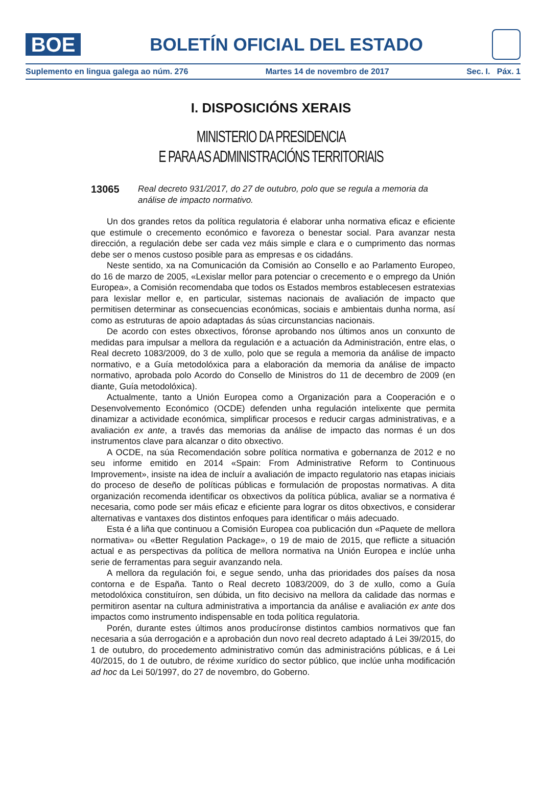BOE
BOLETÍN OFICIAL DEL ESTADO
Suplemento en lingua galega ao núm. 276 Martes 14 de novembro de 2017 Sec. I. Páx. 1
I. DISPOSICIÓNS XERAIS
MINISTERIO DA PRESIDENCIA
E PARA AS ADMINISTRACIÓNS TERRITORIAIS
13065 Real decreto 931/2017, do 27 de outubro, polo que se regula a memoria da análise de impacto normativo.
Un dos grandes retos da política regulatoria é elaborar unha normativa eficaz e eficiente que estimule o crecemento económico e favoreza o benestar social. Para avanzar nesta dirección, a regulación debe ser cada vez máis simple e clara e o cumprimento das normas debe ser o menos custoso posible para as empresas e os cidadáns.
Neste sentido, xa na Comunicación da Comisión ao Consello e ao Parlamento Europeo, do 16 de marzo de 2005, «Lexislar mellor para potenciar o crecemento e o emprego da Unión Europea», a Comisión recomendaba que todos os Estados membros establecesen estratexias para lexislar mellor e, en particular, sistemas nacionais de avaliación de impacto que permitisen determinar as consecuencias económicas, sociais e ambientais dunha norma, así como as estruturas de apoio adaptadas ás súas circunstancias nacionais.
De acordo con estes obxectivos, fóronse aprobando nos últimos anos un conxunto de medidas para impulsar a mellora da regulación e a actuación da Administración, entre elas, o Real decreto 1083/2009, do 3 de xullo, polo que se regula a memoria da análise de impacto normativo, e a Guía metodolóxica para a elaboración da memoria da análise de impacto normativo, aprobada polo Acordo do Consello de Ministros do 11 de decembro de 2009 (en diante, Guía metodolóxica).
Actualmente, tanto a Unión Europea como a Organización para a Cooperación e o Desenvolvemento Económico (OCDE) defenden unha regulación intelixente que permita dinamizar a actividade económica, simplificar procesos e reducir cargas administrativas, e a avaliación ex ante, a través das memorias da análise de impacto das normas é un dos instrumentos clave para alcanzar o dito obxectivo.
A OCDE, na súa Recomendación sobre política normativa e gobernanza de 2012 e no seu informe emitido en 2014 «Spain: From Administrative Reform to Continuous Improvement», insiste na idea de incluír a avaliación de impacto regulatorio nas etapas iniciais do proceso de deseño de políticas públicas e formulación de propostas normativas. A dita organización recomenda identificar os obxectivos da política pública, avaliar se a normativa é necesaria, como pode ser máis eficaz e eficiente para lograr os ditos obxectivos, e considerar alternativas e vantaxes dos distintos enfoques para identificar o máis adecuado.
Esta é a liña que continuou a Comisión Europea coa publicación dun «Paquete de mellora normativa» ou «Better Regulation Package», o 19 de maio de 2015, que reflicte a situación actual e as perspectivas da política de mellora normativa na Unión Europea e inclúe unha serie de ferramentas para seguir avanzando nela.
A mellora da regulación foi, e segue sendo, unha das prioridades dos países da nosa contorna e de España. Tanto o Real decreto 1083/2009, do 3 de xullo, como a Guía metodolóxica constituíron, sen dúbida, un fito decisivo na mellora da calidade das normas e permitiron asentar na cultura administrativa a importancia da análise e avaliación ex ante dos impactos como instrumento indispensable en toda política regulatoria.
Porén, durante estes últimos anos producíronse distintos cambios normativos que fan necesaria a súa derrogación e a aprobación dun novo real decreto adaptado á Lei 39/2015, do 1 de outubro, do procedemento administrativo común das administracións públicas, e á Lei 40/2015, do 1 de outubro, de réxime xurídico do sector público, que inclúe unha modificación ad hoc da Lei 50/1997, do 27 de novembro, do Goberno.